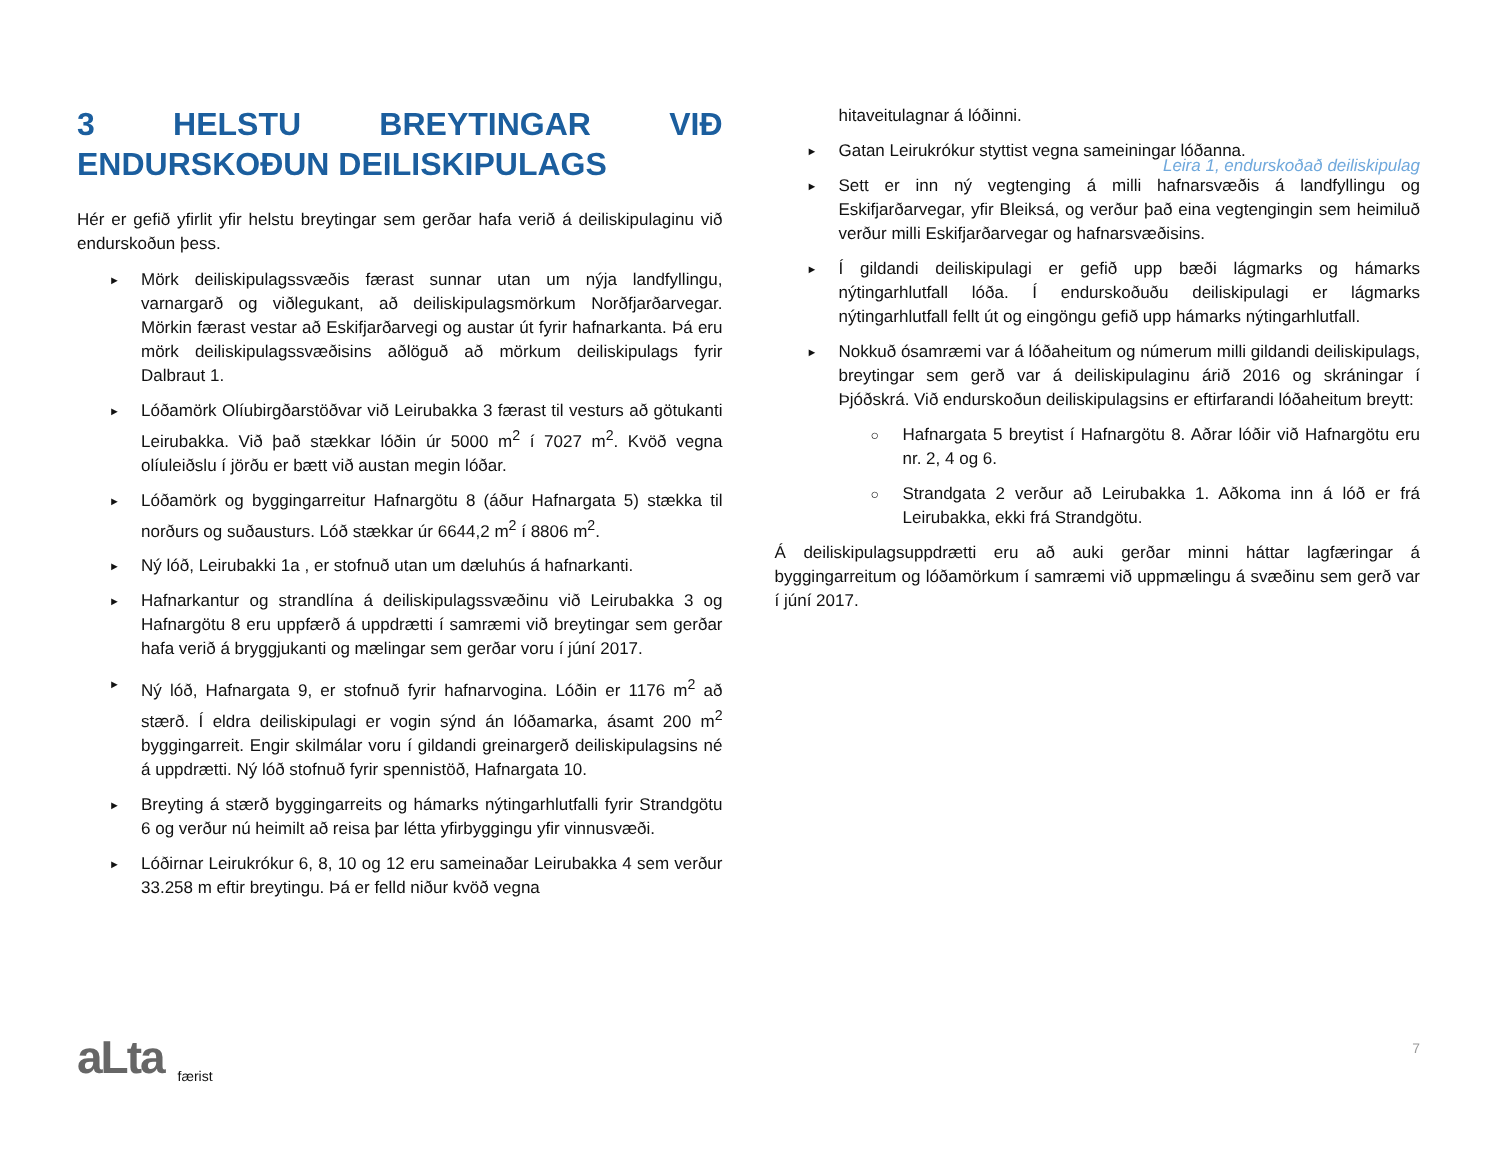Leira 1, endurskoðað deiliskipulag
3 HELSTU BREYTINGAR VIÐ ENDURSKOÐUN DEILISKIPULAGS
Hér er gefið yfirlit yfir helstu breytingar sem gerðar hafa verið á deiliskipulaginu við endurskoðun þess.
► Mörk deiliskipulagssvæðis færast sunnar utan um nýja landfyllingu, varnargarð og viðlegukant, að deiliskipulagsmörkum Norðfjarðarvegar. Mörkin færast vestar að Eskifjarðarvegi og austar út fyrir hafnarkanta. Þá eru mörk deiliskipulagssvæðisins aðlöguð að mörkum deiliskipulags fyrir Dalbraut 1.
► Lóðamörk Olíubirgðarstöðvar við Leirubakka 3 færast til vesturs að götukanti Leirubakka. Við það stækkar lóðin úr 5000 m<sup>2</sup> í 7027 m<sup>2</sup>. Kvöð vegna olíuleiðslu í jörðu er bætt við austan megin lóðar.
► Lóðamörk og byggingarreitur Hafnargötu 8 (áður Hafnargata 5) stækka til norðurs og suðausturs. Lóð stækkar úr 6644,2 m<sup>2</sup> í 8806 m<sup>2</sup>.
► Ný lóð, Leirubakki 1a , er stofnuð utan um dæluhús á hafnarkanti.
► Hafnarkantur og strandlína á deiliskipulagssvæðinu við Leirubakka 3 og Hafnargötu 8 eru uppfærð á uppdrætti í samræmi við breytingar sem gerðar hafa verið á bryggjukanti og mælingar sem gerðar voru í júní 2017.
► Ný lóð, Hafnargata 9, er stofnuð fyrir hafnarvogina. Lóðin er 1176 m<sup>2</sup> að stærð. Í eldra deiliskipulagi er vogin sýnd án lóðamarka, ásamt 200 m<sup>2</sup> byggingarreit. Engir skilmálar voru í gildandi greinargerð deiliskipulagsins né á uppdrætti. Ný lóð stofnuð fyrir spennistöð, Hafnargata 10.
► Breyting á stærð byggingarreits og hámarks nýtingarhlutfalli fyrir Strandgötu 6 og verður nú heimilt að reisa þar létta yfirbyggingu yfir vinnusvæði.
► Lóðirnar Leirukrókur 6, 8, 10 og 12 eru sameinaðar Leirubakka 4 sem verður 33.258 m eftir breytingu. Þá er felld niður kvöð vegna
hitaveitulagnar á lóðinni.
► Gatan Leirukrókur styttist vegna sameiningar lóðanna.
► Sett er inn ný vegtenging á milli hafnarsvæðis á landfyllingu og Eskifjarðarvegar, yfir Bleiksá, og verður það eina vegtengingin sem heimiluð verður milli Eskifjarðarvegar og hafnarsvæðisins.
► Í gildandi deiliskipulagi er gefið upp bæði lágmarks og hámarks nýtingarhlutfall lóða. Í endurskoðuðu deiliskipulagi er lágmarks nýtingarhlutfall fellt út og eingöngu gefið upp hámarks nýtingarhlutfall.
► Nokkuð ósamræmi var á lóðaheitum og númerum milli gildandi deiliskipulags, breytingar sem gerð var á deiliskipulaginu árið 2016 og skráningar í Þjóðskrá. Við endurskoðun deiliskipulagsins er eftirfarandi lóðaheitum breytt:
○ Hafnargata 5 breytist í Hafnargötu 8. Aðrar lóðir við Hafnargötu eru nr. 2, 4 og 6.
○ Strandgata 2 verður að Leirubakka 1. Aðkoma inn á lóð er frá Leirubakka, ekki frá Strandgötu.
Á deiliskipulagsuppdrætti eru að auki gerðar minni háttar lagfæringar á byggingarreitum og lóðamörkum í samræmi við uppmælingu á svæðinu sem gerð var í júní 2017.
aLta færist 7